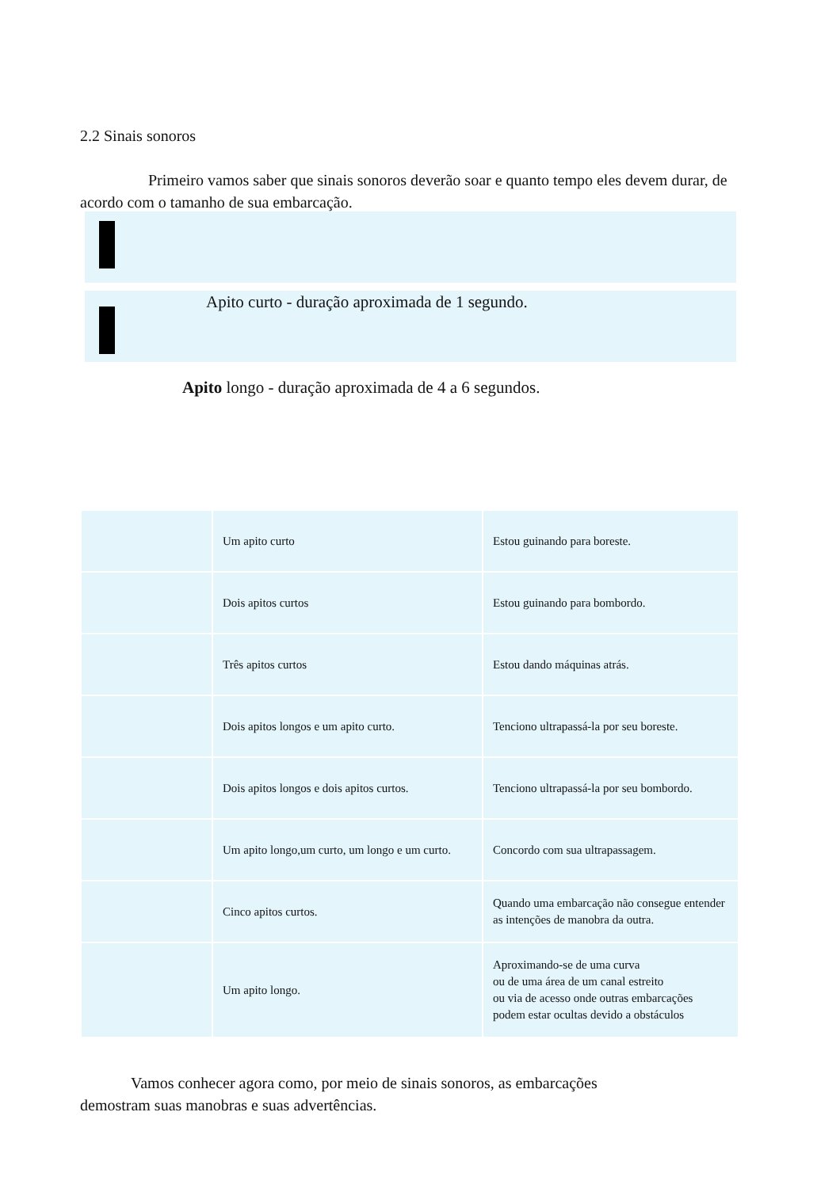2.2 Sinais sonoros
Primeiro vamos saber que sinais sonoros deverão soar e quanto tempo eles devem durar, de acordo com o tamanho de sua embarcação.
Apito curto - duração aproximada de 1 segundo.
Apito longo - duração aproximada de 4 a 6 segundos.
| | Um apito curto | Estou guinando para boreste. |
| | Dois apitos curtos | Estou guinando para bombordo. |
| | Três apitos curtos | Estou dando máquinas atrás. |
| | Dois apitos longos e um apito curto. | Tenciono ultrapassá-la por seu boreste. |
| | Dois apitos longos e dois apitos curtos. | Tenciono ultrapassá-la por seu bombordo. |
| | Um apito longo,um curto, um longo e um curto. | Concordo com sua ultrapassagem. |
| | Cinco apitos curtos. | Quando uma embarcação não consegue entender as intenções de manobra da outra. |
| | Um apito longo. | Aproximando-se de uma curva ou de uma área de um canal estreito ou via de acesso onde outras embarcações podem estar ocultas devido a obstáculos |
Vamos conhecer agora como, por meio de sinais sonoros, as embarcações demostram suas manobras e suas advertências.